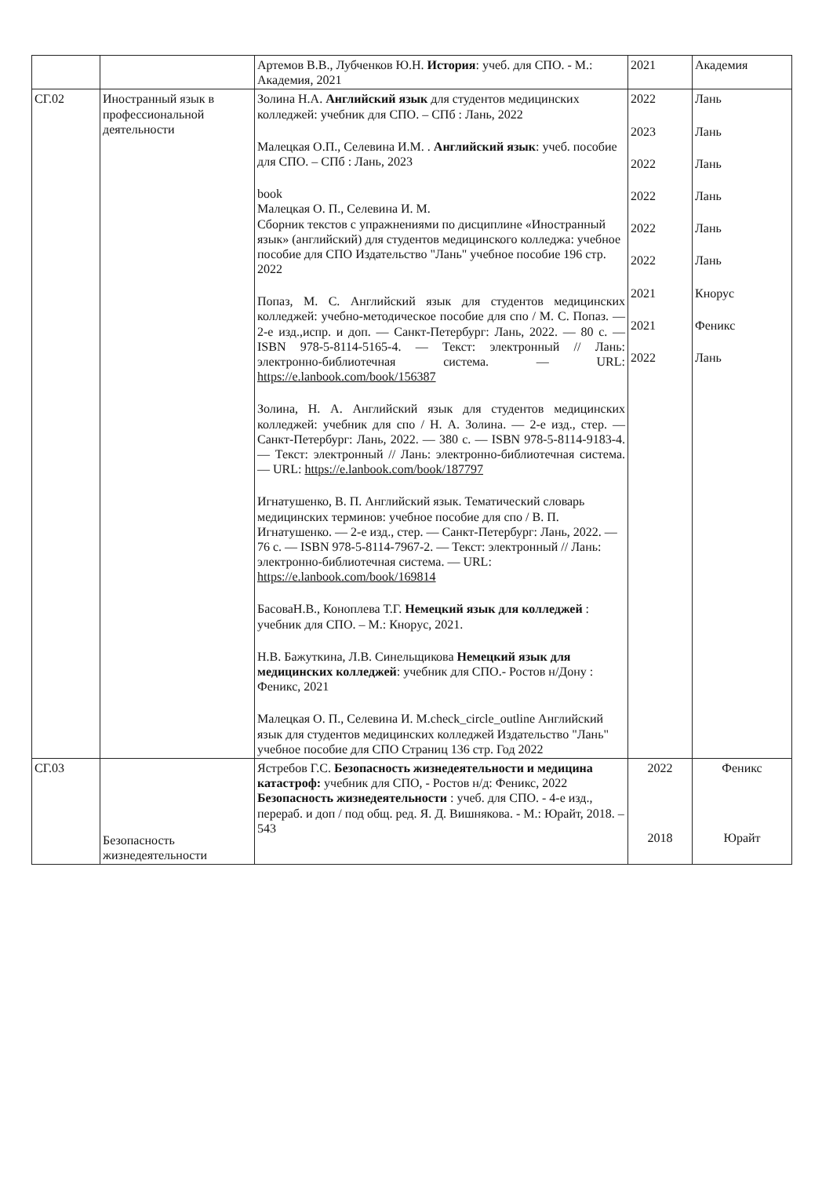| | | Артемов В.В., Лубченков Ю.Н. История : учеб. для СПО. - М.: Академия, 2021 | 2021 | Академия |
| СГ.02 | Иностранный язык в профессиональной деятельности | Золина Н.А. Английский язык для студентов медицинских колледжей: учебник для СПО. – СПб : Лань, 2022 Малецкая О.П., Селевина И.М. . Английский язык : учеб. пособие для СПО. – СПб : Лань, 2023 book Малецкая О. П., Селевина И. М. Сборник текстов с упражнениями по дисциплине «Иностранный язык» (английский) для студентов медицинского колледжа: учебное пособие для СПО Издательство "Лань" учебное пособие 196 стр. 2022 Попаз, М. С. Английский язык для студентов медицинских колледжей: учебно-методическое пособие для спо / М. С. Попаз. — 2-е изд.,испр. и доп. — Санкт-Петербург: Лань, 2022. — 80 с. — ISBN 978-5-8114-5165-4. — Текст: электронный // Лань: электронно-библиотечная система. — URL: https://e.lanbook.com/book/156387 Золина, Н. А. Английский язык для студентов медицинских колледжей: учебник для спо / Н. А. Золина. — 2-е изд., стер. — Санкт-Петербург: Лань, 2022. — 380 с. — ISBN 978-5-8114-9183-4. — Текст: электронный // Лань: электронно-библиотечная система. — URL: https://e.lanbook.com/book/187797 Игнатушенко, В. П. Английский язык. Тематический словарь медицинских терминов: учебное пособие для спо / В. П. Игнатушенко. — 2-е изд., стер. — Санкт-Петербург: Лань, 2022. — 76 с. — ISBN 978-5-8114-7967-2. — Текст: электронный // Лань: электронно-библиотечная система. — URL: https://e.lanbook.com/book/169814 БасоваН.В., Коноплева Т.Г. Немецкий язык для колледжей : учебник для СПО. – М.: Кнорус, 2021. Н.В. Бажуткина, Л.В. Синельщикова Немецкий язык для медицинских колледжей : учебник для СПО.- Ростов н/Дону : Феникс, 2021 Малецкая О. П., Селевина И. М.check_circle_outline Английский язык для студентов медицинских колледжей Издательство "Лань" учебное пособие для СПО Страниц 136 стр. Год 2022 | 2022 2023 2022 2022 2022 2022 2021 2021 2022 | Лань Лань Лань Лань Лань Лань Кнорус Феникс Лань |
| СГ.03 | Безопасность жизнедеятельности | Ястребов Г.С. Безопасность жизнедеятельности и медицина катастроф: учебник для СПО, - Ростов н/д: Феникс, 2022 Безопасность жизнедеятельности : учеб. для СПО. - 4-е изд., перераб. и доп / под общ. ред. Я. Д. Вишнякова. - М.: Юрайт, 2018. – 543 | 2022 2018 | Феникс Юрайт |